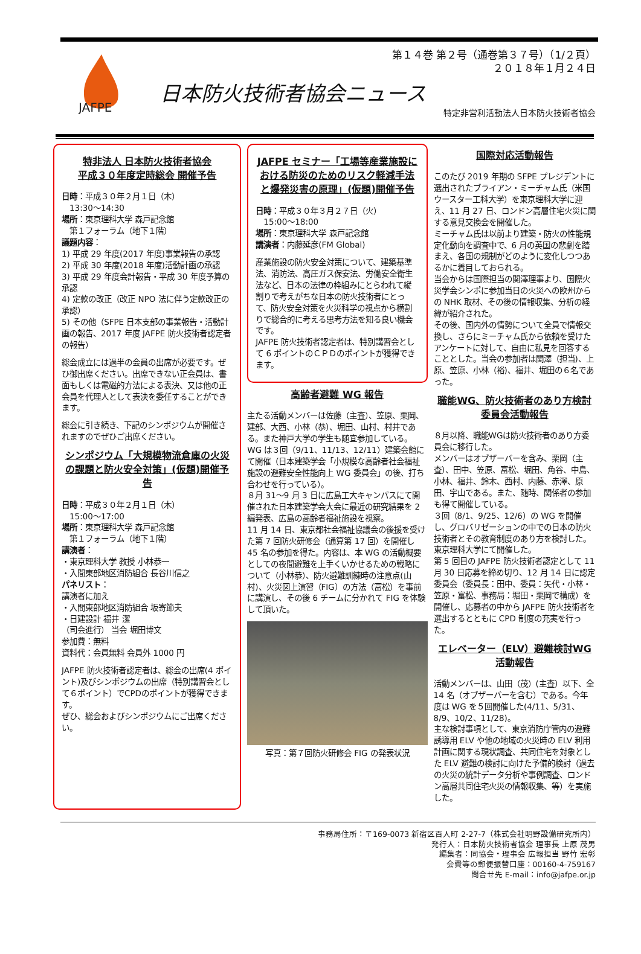JAFPE
第１４巻 第２号（通巻第３７号）（1/２頁）
２０１８年１月２４日
日本防火技術者協会ニュース
特定非営利活動法人日本防火技術者協会
特非法人 日本防火技術者協会
平成３０年度定時総会 開催予告
日時：平成３０年２月１日（木）
　13:30〜14:30
場所：東京理科大学 森戸記念館
　第１フォーラム（地下１階）
議題内容：
1) 平成 29 年度(2017 年度)事業報告の承認
2) 平成 30 年度(2018 年度)活動計画の承認
3) 平成 29 年度会計報告・平成 30 年度予算の承認
4) 定款の改正（改正 NPO 法に伴う定款改正の承認）
5) その他（SFPE 日本支部の事業報告・活動計画の報告、2017 年度 JAFPE 防火技術者認定者の報告）
総会成立には過半の会員の出席が必要です。ぜひ御出席ください。出席できない正会員は、書面もしくは電磁的方法による表決、又は他の正会員を代理人として表決を委任することができます。
総会に引き続き、下記のシンポジウムが開催されますのでぜひご出席ください。
シンポジウム「大規模物流倉庫の火災の課題と防火安全対策」(仮題)開催予告
日時：平成３０年２月１日（木）
　15:00〜17:00
場所：東京理科大学 森戸記念館
　第１フォーラム（地下１階）
講演者：
・東京理科大学 教授 小林恭一
・入間東部地区消防組合 長谷川信之
パネリスト：
講演者に加え
・入間東部地区消防組合 坂寄節夫
・日建設計 福井 潔
（司会進行） 当会 堀田博文
参加費：無料
資料代：会員無料 会員外 1000 円
JAFPE 防火技術者認定者は、総会の出席(4 ポイント)及びシンポジウムの出席（特別講習会として６ポイント）でCPDのポイントが獲得できます。
ぜひ、総会およびシンポジウムにご出席ください。
JAFPE セミナー「工場等産業施設における防災のためのリスク軽減手法と爆発災害の原理」(仮題)開催予告
日時：平成３０年３月２７日（火）
　15:00〜18:00
場所：東京理科大学 森戸記念館
講演者：内藤延彦(FM Global)
産業施設の防火安全対策について、建築基準法、消防法、高圧ガス保安法、労働安全衛生法など、日本の法律の枠組みにとらわれて縦割りで考えがちな日本の防火技術者にとって、防火安全対策を火災科学の視点から横割りで総合的に考える思考方法を知る良い機会です。
JAFPE 防火技術者認定者は、特別講習会として 6 ポイントのＣＰＤのポイントが獲得できます。
高齢者避難 WG 報告
主たる活動メンバーは佐藤（主査）、笠原、栗岡、建部、大西、小林（恭）、堀田、山村、村井である。また神戸大学の学生も随宜参加している。
WG は３回（9/11、11/13、12/11）建築会館にて開催（日本建築学会「小規模な高齢者社会福祉施設の避難安全性能向上 WG 委員会」の後、打ち合わせを行っている）。
８月 31〜9 月 3 日に広島工大キャンパスにて開催された日本建築学会大会に最近の研究結果を 2 編発表、広島の高齢者福祉施設を視察。
11 月 14 日、東京都社会福祉協議会の後援を受けた第 7 回防火研修会（通算第 17 回）を開催し 45 名の参加を得た。内容は、本 WG の活動概要としての夜間避難を上手くいかせるための戦略について（小林恭）、防火避難訓練時の注意点(山村)、火災図上演習（FIG）の方法（富松）を事前に講演し、その後 6 チームに分かれて FIG を体験して頂いた。
写真：第７回防火研修会 FIG の発表状況
国際対応活動報告
このたび 2019 年期の SFPE プレジデントに選出されたブライアン・ミーチャム氏（米国ウースター工科大学）を東京理科大学に迎え、11 月 27 日、ロンドン高層住宅火災に関する意見交換会を開催した。
ミーチャム氏は以前より建築・防火の性能規定化動向を調査中で、6 月の英国の悲劇を踏まえ、各国の規制がどのように変化しつつあるかに着目しておられる。
当会からは国際担当の関澤理事より、国際火災学会シンポに参加当日の火災への欧州からの NHK 取材、その後の情報収集、分析の経緯が紹介された。
その後、国内外の情勢について全員で情報交換し、さらにミーチャム氏から依頼を受けたアンケートに対して、自由に私見を回答することとした。当会の参加者は関澤（担当)、上原、笠原、小林（裕)、福井、堀田の６名であった。
職能WG、防火技術者のあり方検討委員会活動報告
８月以降、職能WGは防火技術者のあり方委員会に移行した。
メンバーはオブザーバーを含み、栗岡（主査）、田中、笠原、富松、堀田、角谷、中島、小林、福井、鈴木、西村、内藤、赤澤、原田、宇山である。また、随時、関係者の参加も得て開催している。
３回（8/1、9/25、12/6）の WG を開催し、グロバリゼーションの中での日本の防火技術者とその教育制度のあり方を検討した。東京理科大学にて開催した。
第 5 回目の JAFPE 防火技術者認定として 11 月 30 日応募を締め切り、12 月 14 日に認定委員会（委員長：田中、委員：矢代・小林・笠原・富松、事務局：堀田・栗岡で構成）を開催し、応募者の中から JAFPE 防火技術者を選出するとともに CPD 制度の充実を行った。
エレベーター（ELV）避難検討WG活動報告
活動メンバーは、山田（茂）(主査）以下、全 14 名（オブザーバーを含む）である。今年度は WG を５回開催した(4/11、5/31、8/9、10/2、11/28)。
主な検討事項として、東京消防庁管内の避難誘導用 ELV や他の地域の火災時の ELV 利用計画に関する現状調査、共同住宅を対象とした ELV 避難の検討に向けた予備的検討（過去の火災の統計データ分析や事例調査、ロンドン高層共同住宅火災の情報収集、等）を実施した。
事務局住所：〒169-0073 新宿区百人町 2-27-7（株式会社明野設備研究所内）
発行人：日本防火技術者協会 理事長 上原 茂男
編集者：同協会・理事会 広報担当 野竹 宏彰
会費等の郵便振替口座：00160-4-759167
問合せ先 E-mail：info@jafpe.or.jp